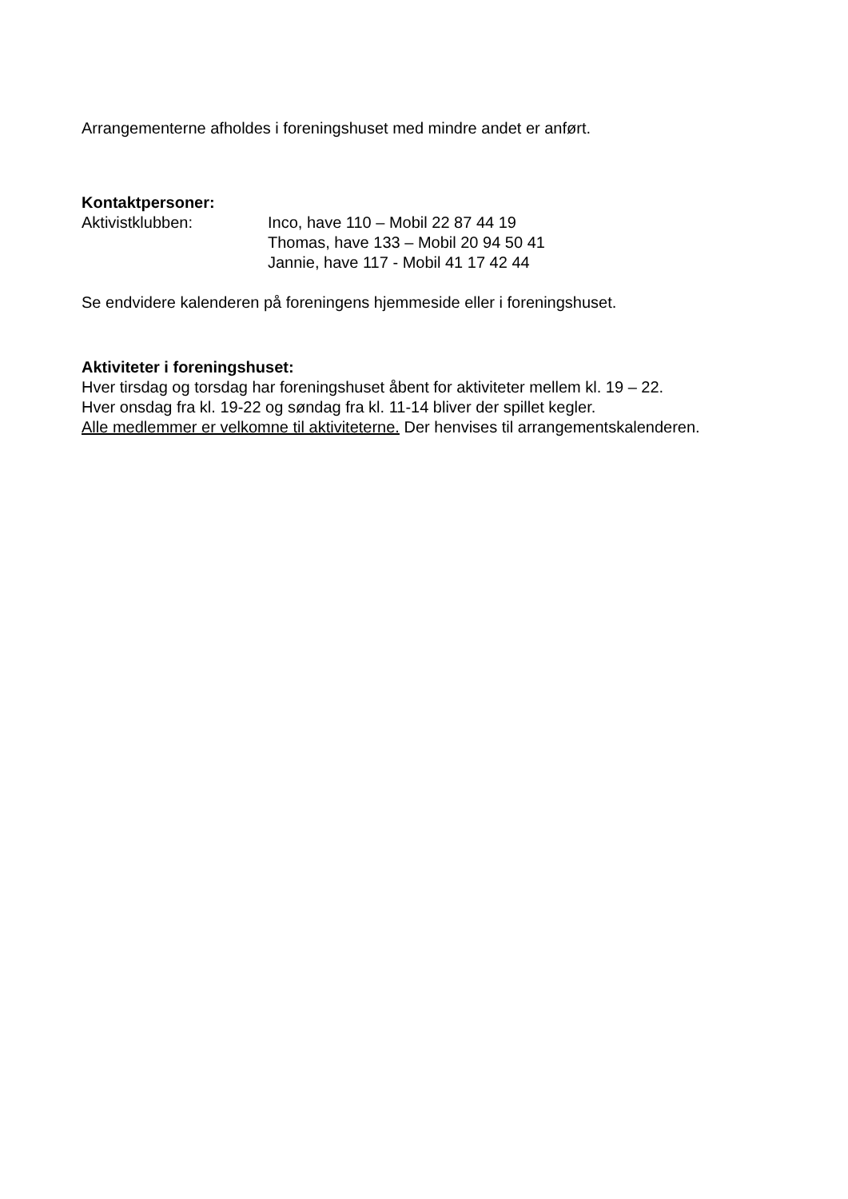Arrangementerne afholdes i foreningshuset med mindre andet er anført.
Kontaktpersoner:
Aktivistklubben: Inco, have 110 – Mobil 22 87 44 19
Thomas, have 133 – Mobil 20 94 50 41
Jannie, have 117 - Mobil 41 17 42 44
Se endvidere kalenderen på foreningens hjemmeside eller i foreningshuset.
Aktiviteter i foreningshuset:
Hver tirsdag og torsdag har foreningshuset åbent for aktiviteter mellem kl. 19 – 22.
Hver onsdag fra kl. 19-22 og søndag fra kl. 11-14 bliver der spillet kegler.
Alle medlemmer er velkomne til aktiviteterne. Der henvises til arrangementskalenderen.